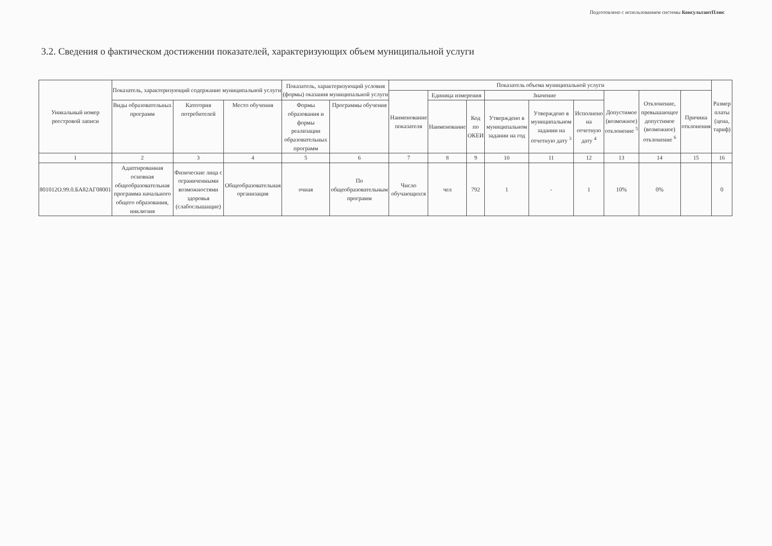Подготовлено с использованием системы КонсультантПлюс
3.2. Сведения о фактическом достижении показателей, характеризующих объем муниципальной услуги
| Уникальный номер реестровой записи | Показатель, характеризующий содержание муниципальной услуги | | | Показатель, характеризующий условия (формы) оказания муниципальной услуги | | Показатель объема муниципальной услуги | | | | | | | | | Размер платы (цена, тариф) |
| --- | --- | --- | --- | --- | --- | --- | --- | --- | --- | --- | --- | --- | --- | --- | --- |
| | | | | | | Наименование показателя | Единица измерения | | Значение | | | Допустимое (возможное) отклонение <sup>5</sup> | Отклонение, превышающее допустимое (возможное) отклонение <sup>6</sup> | Причина отклонения | |
| | Виды образовательных программ | Категория потребителей | Место обучения | | | | | | | | | | | | |
| | | | | Формы образования и формы реализации образовательных программ | Программы обучения | | Наименование | Код по ОКЕИ | Утверждено в муниципальном задании на год | Утверждено в муниципальном задании на отчетную дату <sup>3</sup> | Исполнено на отчетную дату <sup>4</sup> | | | | |
| 1 | 2 | 3 | 4 | 5 | 6 | 7 | 8 | 9 | 10 | 11 | 12 | 13 | 14 | 15 | 16 |
| 801012О.99.0.БА82АГ08001 | Адаптированная основная общеобразовательная программа начального общего образования, инклюзия | Физические лица с ограниченными возможностями здоровья (слабослышащие) | Общеобразовательная организация | очная | По общеобразовательным программ | Число обучающихся | чел | 792 | 1 | - | 1 | 10% | 0% | | 0 |